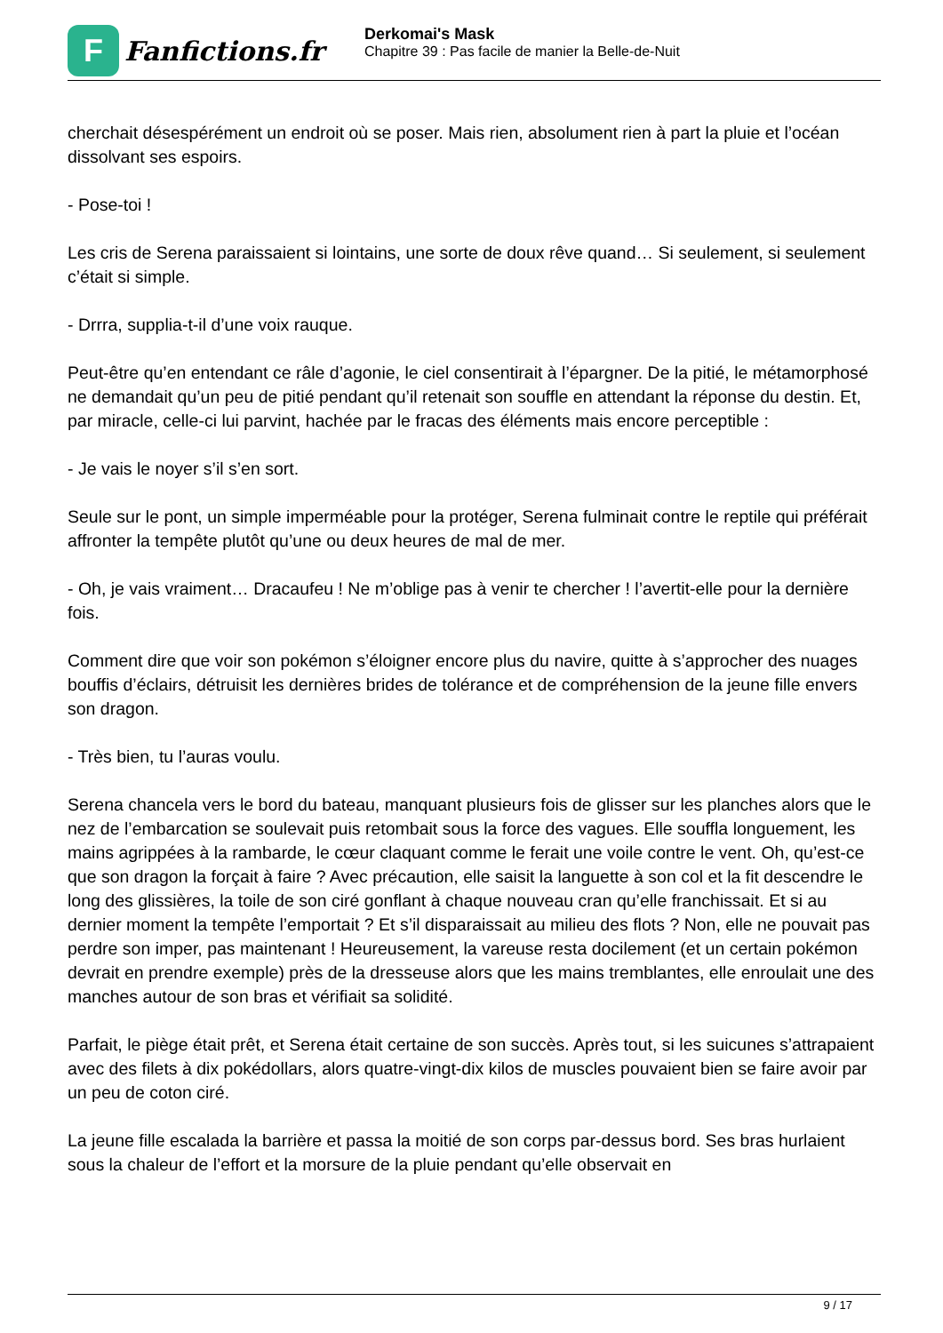F
Fanfictions.fr
Derkomai's Mask
Chapitre 39 : Pas facile de manier la Belle-de-Nuit
cherchait désespérément un endroit où se poser. Mais rien, absolument rien à part la pluie et l’océan dissolvant ses espoirs.
- Pose-toi !
Les cris de Serena paraissaient si lointains, une sorte de doux rêve quand… Si seulement, si seulement c’était si simple.
- Drrra, supplia-t-il d’une voix rauque.
Peut-être qu’en entendant ce râle d’agonie, le ciel consentirait à l’épargner. De la pitié, le métamorphosé ne demandait qu’un peu de pitié pendant qu’il retenait son souffle en attendant la réponse du destin. Et, par miracle, celle-ci lui parvint, hachée par le fracas des éléments mais encore perceptible :
- Je vais le noyer s’il s’en sort.
Seule sur le pont, un simple imperméable pour la protéger, Serena fulminait contre le reptile qui préférait affronter la tempête plutôt qu’une ou deux heures de mal de mer.
- Oh, je vais vraiment… Dracaufeu ! Ne m’oblige pas à venir te chercher ! l’avertit-elle pour la dernière fois.
Comment dire que voir son pokémon s’éloigner encore plus du navire, quitte à s’approcher des nuages bouffis d’éclairs, détruisit les dernières brides de tolérance et de compréhension de la jeune fille envers son dragon.
- Très bien, tu l’auras voulu.
Serena chancela vers le bord du bateau, manquant plusieurs fois de glisser sur les planches alors que le nez de l’embarcation se soulevait puis retombait sous la force des vagues. Elle souffla longuement, les mains agrippées à la rambarde, le cœur claquant comme le ferait une voile contre le vent. Oh, qu’est-ce que son dragon la forçait à faire ? Avec précaution, elle saisit la languette à son col et la fit descendre le long des glissières, la toile de son ciré gonflant à chaque nouveau cran qu’elle franchissait. Et si au dernier moment la tempête l’emportait ? Et s’il disparaissait au milieu des flots ? Non, elle ne pouvait pas perdre son imper, pas maintenant ! Heureusement, la vareuse resta docilement (et un certain pokémon devrait en prendre exemple) près de la dresseuse alors que les mains tremblantes, elle enroulait une des manches autour de son bras et vérifiait sa solidité.
Parfait, le piège était prêt, et Serena était certaine de son succès. Après tout, si les suicunes s’attrapaient avec des filets à dix pokédollars, alors quatre-vingt-dix kilos de muscles pouvaient bien se faire avoir par un peu de coton ciré.
La jeune fille escalada la barrière et passa la moitié de son corps par-dessus bord. Ses bras hurlaient sous la chaleur de l’effort et la morsure de la pluie pendant qu’elle observait en
9 / 17